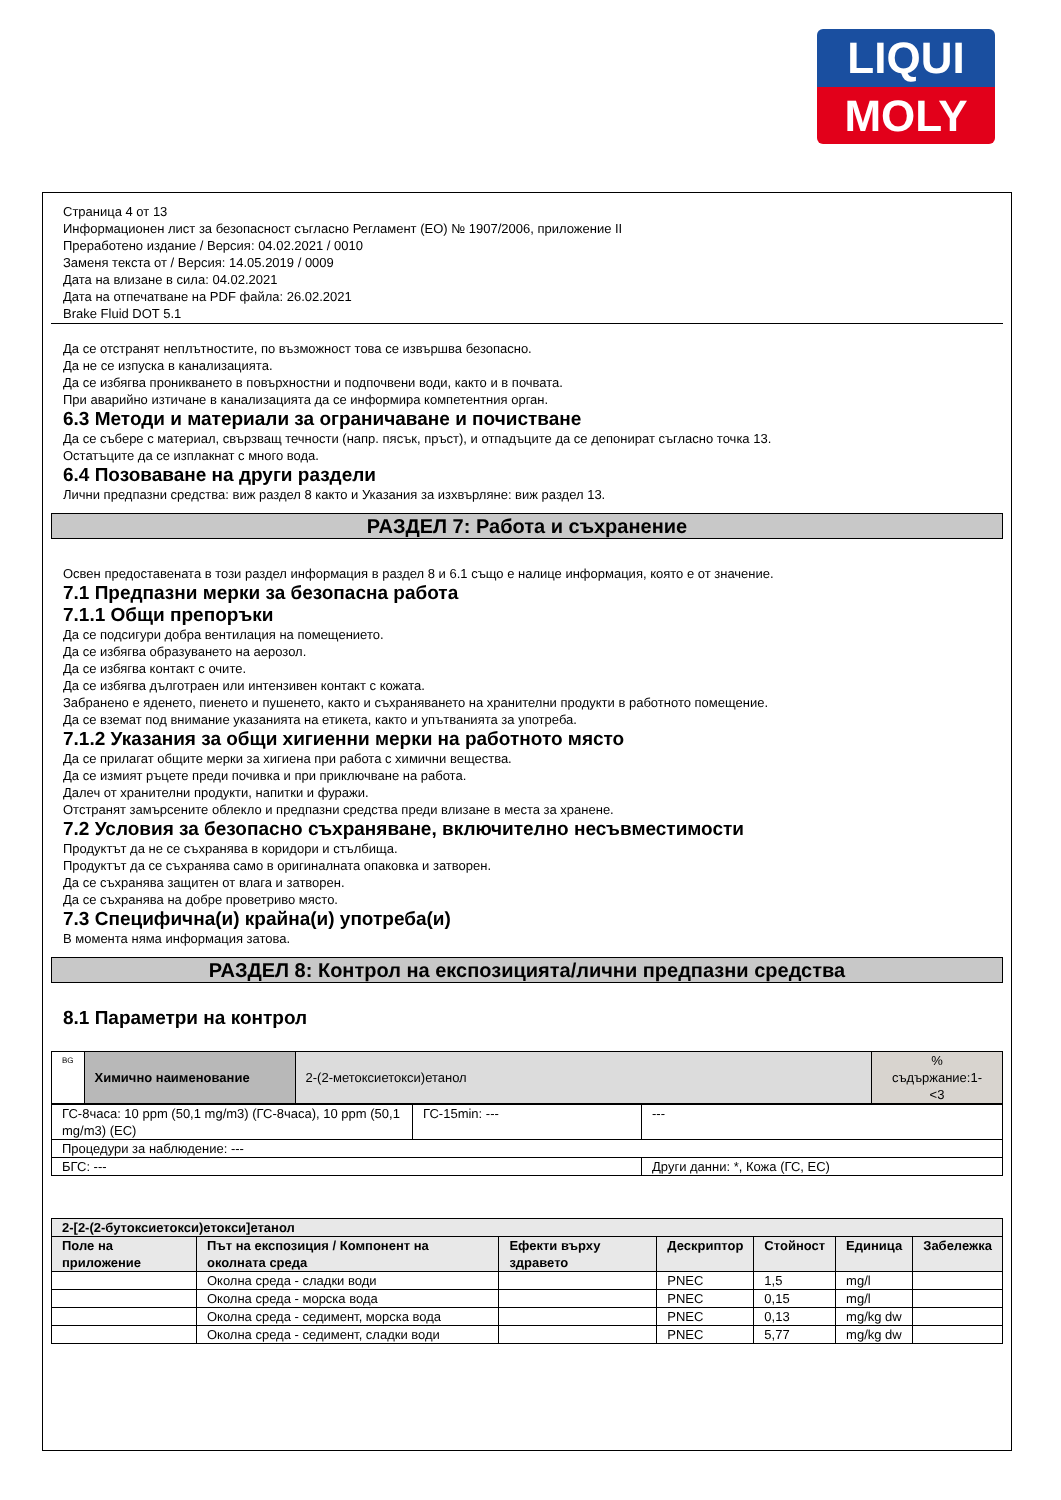LIQUI
MOLY
Страница 4 от 13
Информационен лист за безопасност съгласно Регламент (ЕО) № 1907/2006, приложение II
Преработено издание / Версия: 04.02.2021 / 0010
Заменя текста от / Версия: 14.05.2019 / 0009
Дата на влизане в сила: 04.02.2021
Дата на отпечатване на PDF файла: 26.02.2021
Brake Fluid DOT 5.1
Да се отстранят неплътностите, по възможност това се извършва безопасно.
Да не се изпуска в канализацията.
Да се избягва проникването в повърхностни и подпочвени води, както и в почвата.
При аварийно изтичане в канализацията да се информира компетентния орган.
6.3 Методи и материали за ограничаване и почистване
Да се събере с материал, свързващ течности (напр. пясък, пръст), и отпадъците да се депонират съгласно точка 13.
Остатъците да се изплакнат с много вода.
6.4 Позоваване на други раздели
Лични предпазни средства: виж раздел 8 както и Указания за изхвърляне: виж раздел 13.
РАЗДЕЛ 7: Работа и съхранение
Освен предоставената в този раздел информация в раздел 8 и 6.1 също е налице информация, която е от значение.
7.1 Предпазни мерки за безопасна работа
7.1.1 Общи препоръки
Да се подсигури добра вентилация на помещението.
Да се избягва образуването на аерозол.
Да се избягва контакт с очите.
Да се избягва дълготраен или интензивен контакт с кожата.
Забранено е яденето, пиенето и пушенето, както и съхраняването на хранителни продукти в работното помещение.
Да се вземат под внимание указанията на етикета, както и упътванията за употреба.
7.1.2 Указания за общи хигиенни мерки на работното място
Да се прилагат общите мерки за хигиена при работа с химични вещества.
Да се измият ръцете преди почивка и при приключване на работа.
Далеч от хранителни продукти, напитки и фуражи.
Отстранят замърсените облекло и предпазни средства преди влизане в места за хранене.
7.2 Условия за безопасно съхраняване, включително несъвместимости
Продуктът да не се съхранява в коридори и стълбища.
Продуктът да се съхранява само в оригиналната опаковка и затворен.
Да се съхранява защитен от влага и затворен.
Да се съхранява на добре проветриво място.
7.3 Специфична(и) крайна(и) употреба(и)
В момента няма информация затова.
РАЗДЕЛ 8: Контрол на експозицията/лични предпазни средства
8.1 Параметри на контрол
| BG | Химично наименование | 2-(2-метоксиетокси)етанол | % съдържание:1- <3 |
| ГС-8часа: 10 ppm (50,1 mg/m3) (ГС-8часа), 10 ppm (50,1 mg/m3) (ЕС) | ГС-15min: --- | --- |
| Процедури за наблюдение: --- | | |
| БГС: --- | | Други данни: *, Кожа (ГС, ЕС) |
| 2-[2-(2-бутоксиетокси)етокси]етанол | | | | | | |
| --- | --- | --- | --- | --- | --- | --- |
| Поле на приложение | Път на експозиция / Компонент на околната среда | Ефекти върху здравето | Дескриптор | Стойност | Единица | Забележка |
| | Околна среда - сладки води | | PNEC | 1,5 | mg/l | |
| | Околна среда - морска вода | | PNEC | 0,15 | mg/l | |
| | Околна среда - седимент, морска вода | | PNEC | 0,13 | mg/kg dw | |
| | Околна среда - седимент, сладки води | | PNEC | 5,77 | mg/kg dw | |